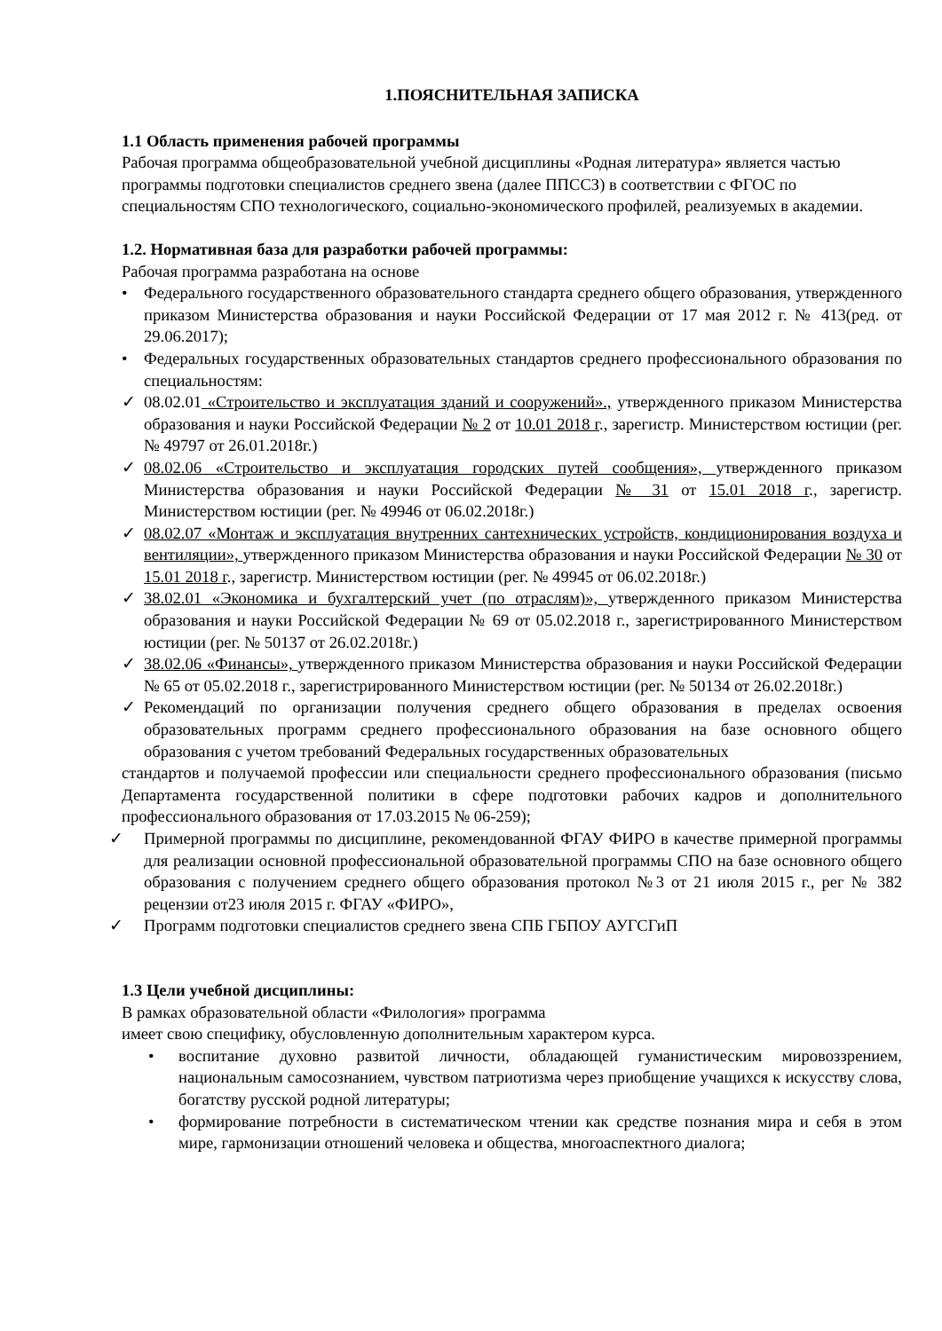1.ПОЯСНИТЕЛЬНАЯ ЗАПИСКА
1.1 Область применения рабочей программы
Рабочая программа общеобразовательной учебной дисциплины «Родная литература» является частью программы подготовки специалистов среднего звена (далее ППССЗ) в соответствии с ФГОС по специальностям СПО технологического, социально-экономического профилей, реализуемых в академии.
1.2. Нормативная база для разработки рабочей программы:
Рабочая программа разработана на основе
• Федерального государственного образовательного стандарта среднего общего образования, утвержденного приказом Министерства образования и науки Российской Федерации от 17 мая 2012 г. № 413(ред. от 29.06.2017);
• Федеральных государственных образовательных стандартов среднего профессионального образования по специальностям:
✓ 08.02.01 «Строительство и эксплуатация зданий и сооружений»., утвержденного приказом Министерства образования и науки Российской Федерации № 2 от 10.01 2018 г., зарегистр. Министерством юстиции (рег. № 49797 от 26.01.2018г.)
✓ 08.02.06 «Строительство и эксплуатация городских путей сообщения», утвержденного приказом Министерства образования и науки Российской Федерации № 31 от 15.01 2018 г., зарегистр. Министерством юстиции (рег. № 49946 от 06.02.2018г.)
✓ 08.02.07 «Монтаж и эксплуатация внутренних сантехнических устройств, кондиционирования воздуха и вентиляции», утвержденного приказом Министерства образования и науки Российской Федерации № 30 от 15.01 2018 г., зарегистр. Министерством юстиции (рег. № 49945 от 06.02.2018г.)
✓ 38.02.01 «Экономика и бухгалтерский учет (по отраслям)», утвержденного приказом Министерства образования и науки Российской Федерации № 69 от 05.02.2018 г., зарегистрированного Министерством юстиции (рег. № 50137 от 26.02.2018г.)
✓ 38.02.06 «Финансы», утвержденного приказом Министерства образования и науки Российской Федерации № 65 от 05.02.2018 г., зарегистрированного Министерством юстиции (рег. № 50134 от 26.02.2018г.)
✓ Рекомендаций по организации получения среднего общего образования в пределах освоения образовательных программ среднего профессионального образования на базе основного общего образования с учетом требований Федеральных государственных образовательных
стандартов и получаемой профессии или специальности среднего профессионального образования (письмо Департамента государственной политики в сфере подготовки рабочих кадров и дополнительного профессионального образования от 17.03.2015 № 06-259);
✓ Примерной программы по дисциплине, рекомендованной ФГАУ ФИРО в качестве примерной программы для реализации основной профессиональной образовательной программы СПО на базе основного общего образования с получением среднего общего образования протокол №3 от 21 июля 2015 г., рег № 382 рецензии от23 июля 2015 г. ФГАУ «ФИРО»,
✓ Программ подготовки специалистов среднего звена СПБ ГБПОУ АУГСГиП
1.3 Цели учебной дисциплины:
В рамках образовательной области «Филология» программа
имеет свою специфику, обусловленную дополнительным характером курса.
• воспитание духовно развитой личности, обладающей гуманистическим мировоззрением, национальным самосознанием, чувством патриотизма через приобщение учащихся к искусству слова, богатству русской родной литературы;
• формирование потребности в систематическом чтении как средстве познания мира и себя в этом мире, гармонизации отношений человека и общества, многоаспектного диалога;